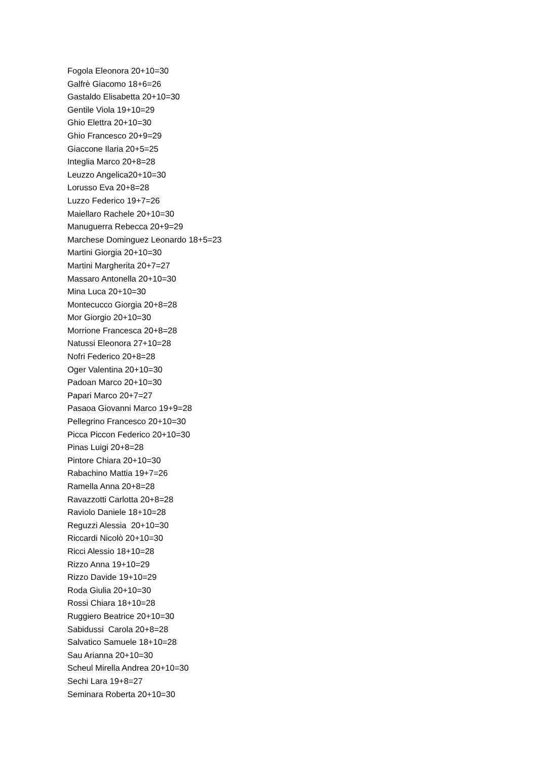Fogola Eleonora 20+10=30
Galfrè Giacomo 18+6=26
Gastaldo Elisabetta 20+10=30
Gentile Viola 19+10=29
Ghio Elettra 20+10=30
Ghio Francesco 20+9=29
Giaccone Ilaria 20+5=25
Integlia Marco 20+8=28
Leuzzo Angelica20+10=30
Lorusso Eva 20+8=28
Luzzo Federico 19+7=26
Maiellaro Rachele 20+10=30
Manuguerra Rebecca 20+9=29
Marchese Dominguez Leonardo 18+5=23
Martini Giorgia 20+10=30
Martini Margherita 20+7=27
Massaro Antonella 20+10=30
Mina Luca 20+10=30
Montecucco Giorgia 20+8=28
Mor Giorgio 20+10=30
Morrione Francesca 20+8=28
Natussi Eleonora 27+10=28
Nofri Federico 20+8=28
Oger Valentina 20+10=30
Padoan Marco 20+10=30
Papari Marco 20+7=27
Pasaoa Giovanni Marco 19+9=28
Pellegrino Francesco 20+10=30
Picca Piccon Federico 20+10=30
Pinas Luigi 20+8=28
Pintore Chiara 20+10=30
Rabachino Mattia 19+7=26
Ramella Anna 20+8=28
Ravazzotti Carlotta 20+8=28
Raviolo Daniele 18+10=28
Reguzzi Alessia 20+10=30
Riccardi Nicolò 20+10=30
Ricci Alessio 18+10=28
Rizzo Anna 19+10=29
Rizzo Davide 19+10=29
Roda Giulia 20+10=30
Rossi Chiara 18+10=28
Ruggiero Beatrice 20+10=30
Sabidussi Carola 20+8=28
Salvatico Samuele 18+10=28
Sau Arianna 20+10=30
Scheul Mirella Andrea 20+10=30
Sechi Lara 19+8=27
Seminara Roberta 20+10=30